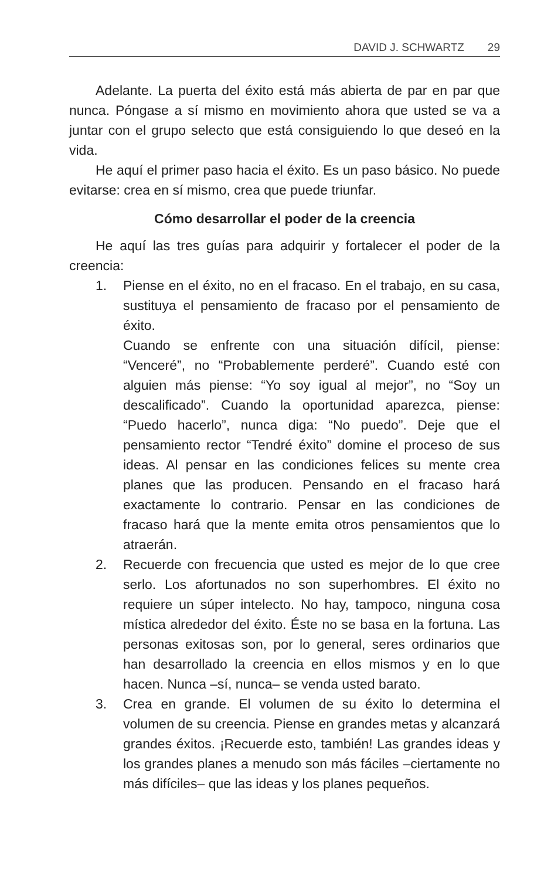DAVID J. SCHWARTZ 29
Adelante. La puerta del éxito está más abierta de par en par que nunca. Póngase a sí mismo en movimiento ahora que usted se va a juntar con el grupo selecto que está consiguiendo lo que deseó en la vida.
He aquí el primer paso hacia el éxito. Es un paso básico. No puede evitarse: crea en sí mismo, crea que puede triunfar.
Cómo desarrollar el poder de la creencia
He aquí las tres guías para adquirir y fortalecer el poder de la creencia:
1.
Piense en el éxito, no en el fracaso. En el trabajo, en su casa, sustituya el pensamiento de fracaso por el pensamiento de éxito.
Cuando se enfrente con una situación difícil, piense: “Venceré”, no “Probablemente perderé”. Cuando esté con alguien más piense: “Yo soy igual al mejor”, no “Soy un descalificado”. Cuando la oportunidad aparezca, piense: “Puedo hacerlo”, nunca diga: “No puedo”. Deje que el pensamiento rector “Tendré éxito” domine el proceso de sus ideas. Al pensar en las condiciones felices su mente crea planes que las producen. Pensando en el fracaso hará exactamente lo contrario. Pensar en las condiciones de fracaso hará que la mente emita otros pensamientos que lo atraerán.
2.
Recuerde con frecuencia que usted es mejor de lo que cree serlo. Los afortunados no son superhombres. El éxito no requiere un súper intelecto. No hay, tampoco, ninguna cosa mística alrededor del éxito. Éste no se basa en la fortuna. Las personas exitosas son, por lo general, seres ordinarios que han desarrollado la creencia en ellos mismos y en lo que hacen. Nunca –sí, nunca– se venda usted barato.
3.
Crea en grande. El volumen de su éxito lo determina el volumen de su creencia. Piense en grandes metas y alcanzará grandes éxitos. ¡Recuerde esto, también! Las grandes ideas y los grandes planes a menudo son más fáciles –ciertamente no más difíciles– que las ideas y los planes pequeños.